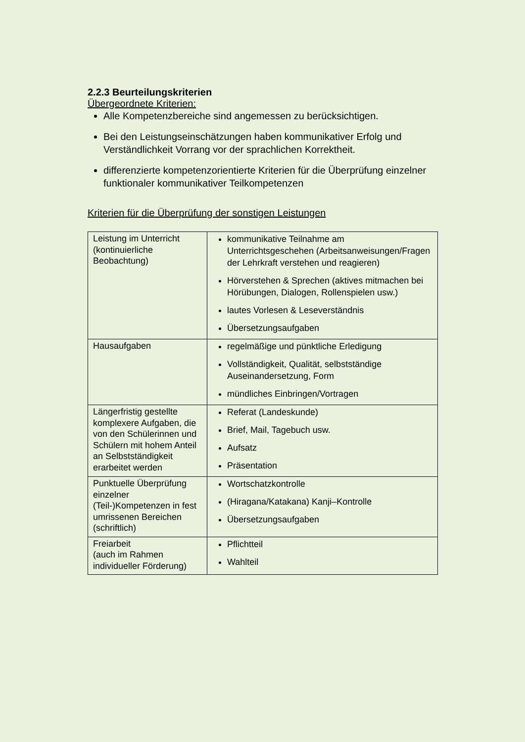2.2.3 Beurteilungskriterien
Übergeordnete Kriterien:
Alle Kompetenzbereiche sind angemessen zu berücksichtigen.
Bei den Leistungseinschätzungen haben kommunikativer Erfolg und Verständlichkeit Vorrang vor der sprachlichen Korrektheit.
differenzierte kompetenzorientierte Kriterien für die Überprüfung einzelner funktionaler kommunikativer Teilkompetenzen
Kriterien für die Überprüfung der sonstigen Leistungen
| Leistung im Unterricht (kontinuierliche Beobachtung) | kommunikative Teilnahme am Unterrichtsgeschehen (Arbeitsanweisungen/Fragen der Lehrkraft verstehen und reagieren) Hörverstehen & Sprechen (aktives mitmachen bei Hörübungen, Dialogen, Rollenspielen usw.) lautes Vorlesen & Leseverständnis Übersetzungsaufgaben |
| Hausaufgaben | regelmäßige und pünktliche Erledigung Vollständigkeit, Qualität, selbstständige Auseinandersetzung, Form mündliches Einbringen/Vortragen |
| Längerfristig gestellte komplexere Aufgaben, die von den Schülerinnen und Schülern mit hohem Anteil an Selbstständigkeit erarbeitet werden | Referat (Landeskunde) Brief, Mail, Tagebuch usw. Aufsatz Präsentation |
| Punktuelle Überprüfung einzelner (Teil-)Kompetenzen in fest umrissenen Bereichen (schriftlich) | Wortschatzkontrolle (Hiragana/Katakana) Kanji–Kontrolle Übersetzungsaufgaben |
| Freiarbeit (auch im Rahmen individueller Förderung) | Pflichtteil Wahlteil |